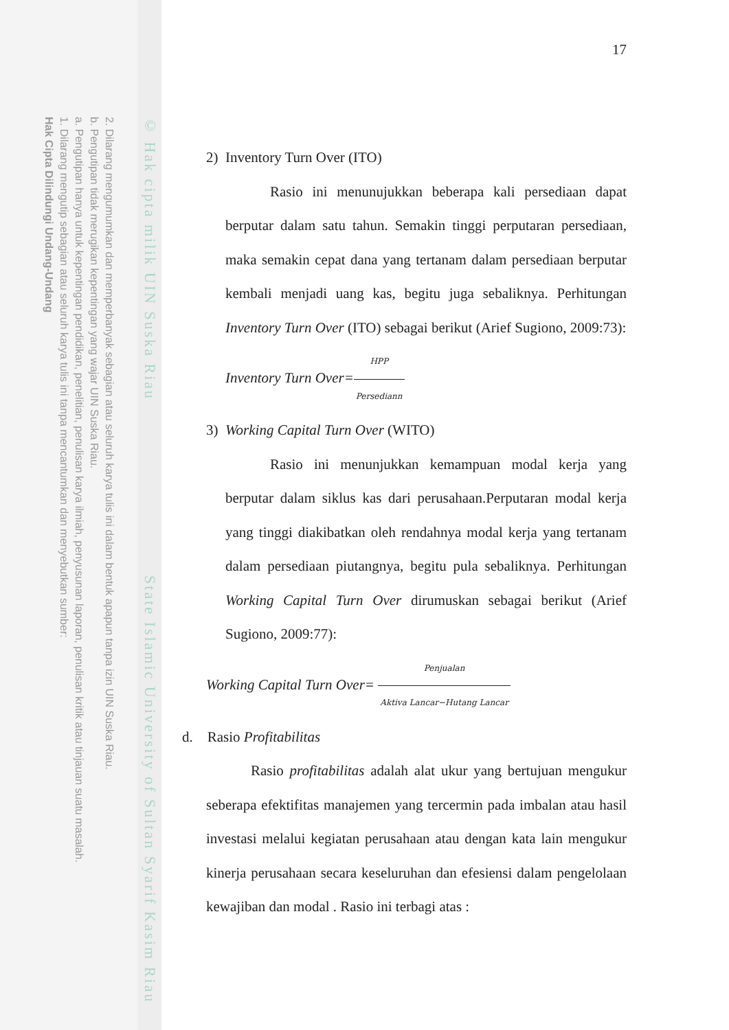2. Dilarang mengumumkan dan memperbanyak sebagian atau seluruh karya tulis ini dalam bentuk apapun tanpa izin UIN Suska Riau.
b. Pengutipan tidak merugikan kepentingan yang wajar UIN Suska Riau.
a. Pengutipan hanya untuk kepentingan pendidikan, penelitian, penulisan karya ilmiah, penyusunan laporan, penulisan kritik atau tinjauan suatu masalah.
1. Dilarang mengutip sebagian atau seluruh karya tulis ini tanpa mencantumkan dan menyebutkan sumber:
Hak Cipta Dilindungi Undang-Undang
© Hak cipta milik UIN Suska Riau State Islamic University of Sultan Syarif Kasim Riau
17
2) Inventory Turn Over (ITO)
Rasio ini menunujukkan beberapa kali persediaan dapat berputar dalam satu tahun. Semakin tinggi perputaran persediaan, maka semakin cepat dana yang tertanam dalam persediaan berputar kembali menjadi uang kas, begitu juga sebaliknya. Perhitungan Inventory Turn Over (ITO) sebagai berikut (Arief Sugiono, 2009:73):
Inventory Turn Over=HPP Persediann
3) Working Capital Turn Over (WITO)
Rasio ini menunjukkan kemampuan modal kerja yang berputar dalam siklus kas dari perusahaan.Perputaran modal kerja yang tinggi diakibatkan oleh rendahnya modal kerja yang tertanam dalam persediaan piutangnya, begitu pula sebaliknya. Perhitungan Working Capital Turn Over dirumuskan sebagai berikut (Arief Sugiono, 2009:77):
Working Capital Turn Over= Penjualan Aktiva Lancar−Hutang Lancar
d. Rasio Profitabilitas
Rasio profitabilitas adalah alat ukur yang bertujuan mengukur seberapa efektifitas manajemen yang tercermin pada imbalan atau hasil investasi melalui kegiatan perusahaan atau dengan kata lain mengukur kinerja perusahaan secara keseluruhan dan efesiensi dalam pengelolaan kewajiban dan modal . Rasio ini terbagi atas :